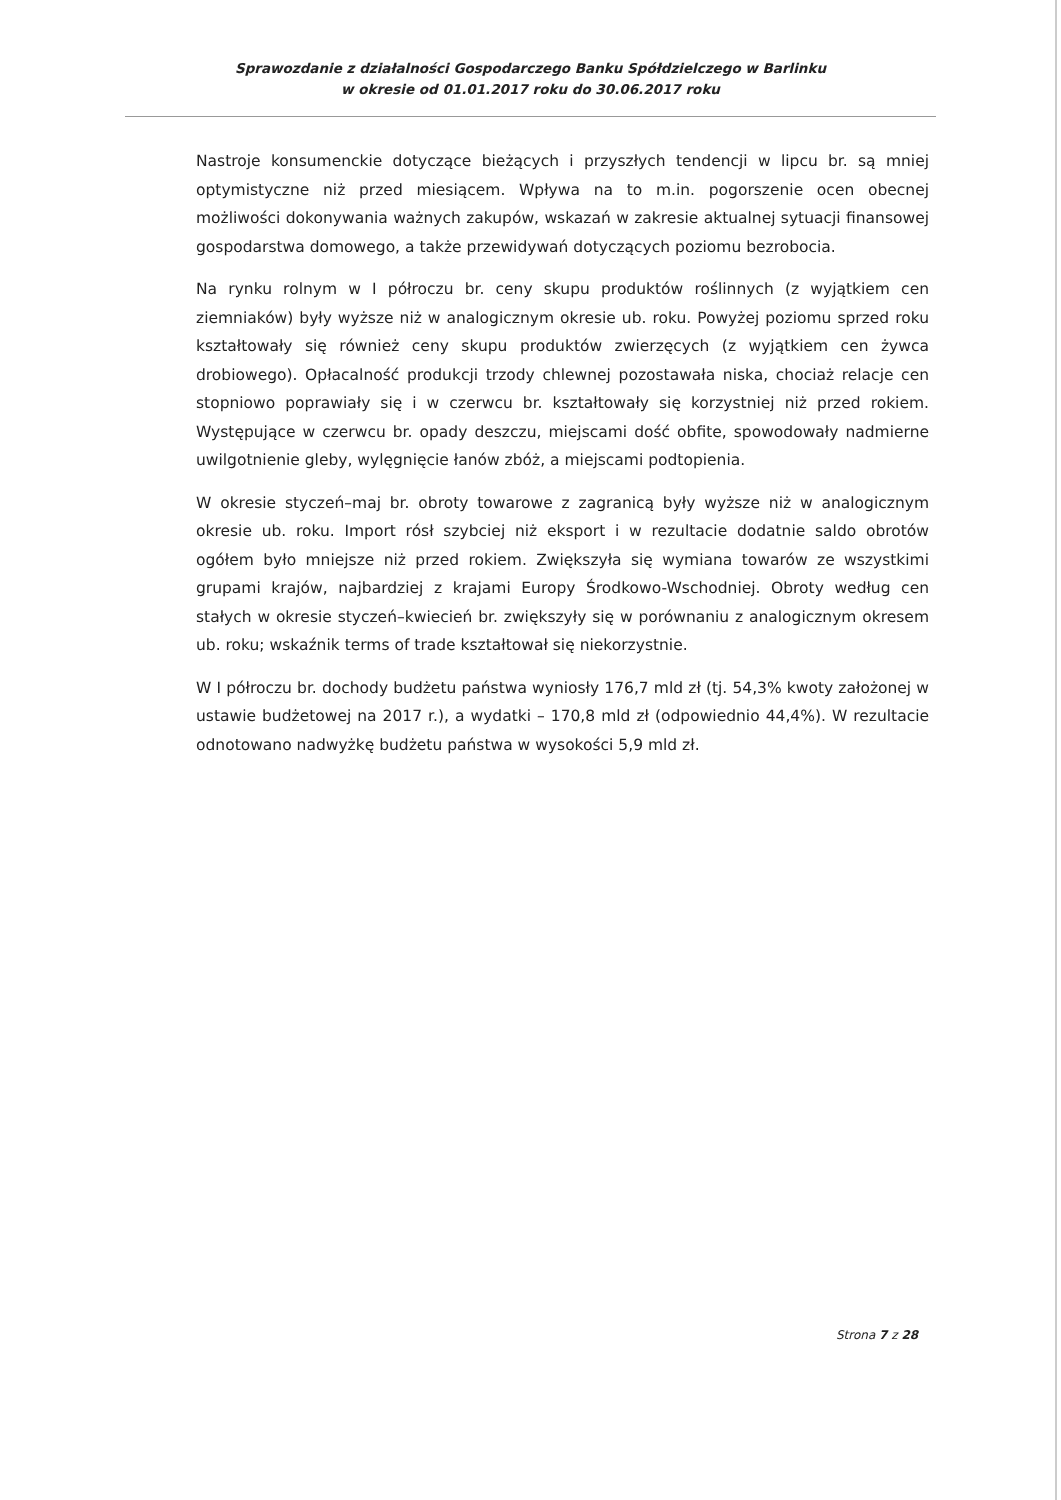Sprawozdanie z działalności Gospodarczego Banku Spółdzielczego w Barlinku
w okresie od 01.01.2017 roku do 30.06.2017 roku
Nastroje konsumenckie dotyczące bieżących i przyszłych tendencji w lipcu br. są mniej optymistyczne niż przed miesiącem. Wpływa na to m.in. pogorszenie ocen obecnej możliwości dokonywania ważnych zakupów, wskazań w zakresie aktualnej sytuacji finansowej gospodarstwa domowego, a także przewidywań dotyczących poziomu bezrobocia.
Na rynku rolnym w I półroczu br. ceny skupu produktów roślinnych (z wyjątkiem cen ziemniaków) były wyższe niż w analogicznym okresie ub. roku. Powyżej poziomu sprzed roku kształtowały się również ceny skupu produktów zwierzęcych (z wyjątkiem cen żywca drobiowego). Opłacalność produkcji trzody chlewnej pozostawała niska, chociaż relacje cen stopniowo poprawiały się i w czerwcu br. kształtowały się korzystniej niż przed rokiem. Występujące w czerwcu br. opady deszczu, miejscami dość obfite, spowodowały nadmierne uwilgotnienie gleby, wylęgnięcie łanów zbóż, a miejscami podtopienia.
W okresie styczeń–maj br. obroty towarowe z zagranicą były wyższe niż w analogicznym okresie ub. roku. Import rósł szybciej niż eksport i w rezultacie dodatnie saldo obrotów ogółem było mniejsze niż przed rokiem. Zwiększyła się wymiana towarów ze wszystkimi grupami krajów, najbardziej z krajami Europy Środkowo-Wschodniej. Obroty według cen stałych w okresie styczeń–kwiecień br. zwiększyły się w porównaniu z analogicznym okresem ub. roku; wskaźnik terms of trade kształtował się niekorzystnie.
W I półroczu br. dochody budżetu państwa wyniosły 176,7 mld zł (tj. 54,3% kwoty założonej w ustawie budżetowej na 2017 r.), a wydatki – 170,8 mld zł (odpowiednio 44,4%). W rezultacie odnotowano nadwyżkę budżetu państwa w wysokości 5,9 mld zł.
Strona 7 z 28